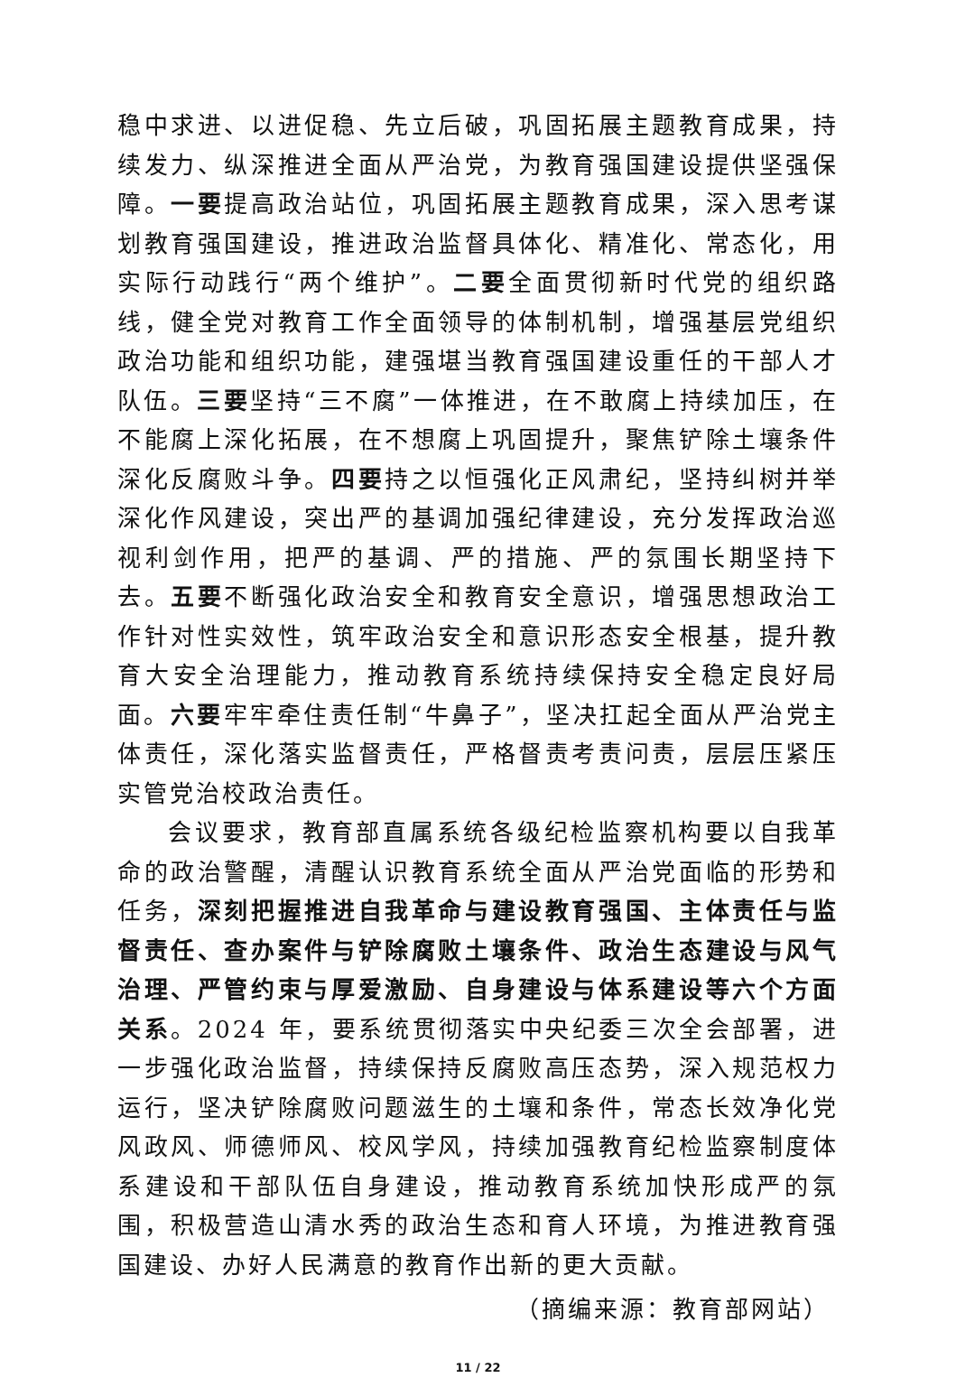稳中求进、以进促稳、先立后破，巩固拓展主题教育成果，持续发力、纵深推进全面从严治党，为教育强国建设提供坚强保障。一要提高政治站位，巩固拓展主题教育成果，深入思考谋划教育强国建设，推进政治监督具体化、精准化、常态化，用实际行动践行“两个维护”。二要全面贯彻新时代党的组织路线，健全党对教育工作全面领导的体制机制，增强基层党组织政治功能和组织功能，建强堪当教育强国建设重任的干部人才队伍。三要坚持“三不腐”一体推进，在不敢腐上持续加压，在不能腐上深化拓展，在不想腐上巩固提升，聚焦铲除土壤条件深化反腐败斗争。四要持之以恒强化正风肃纪，坚持纠树并举深化作风建设，突出严的基调加强纪律建设，充分发挥政治巡视利剑作用，把严的基调、严的措施、严的氛围长期坚持下去。五要不断强化政治安全和教育安全意识，增强思想政治工作针对性实效性，筑牢政治安全和意识形态安全根基，提升教育大安全治理能力，推动教育系统持续保持安全稳定良好局面。六要牢牢牵住责任制“牛鼻子”，坚决扛起全面从严治党主体责任，深化落实监督责任，严格督责考责问责，层层压紧压实管党治校政治责任。
会议要求，教育部直属系统各级纪检监察机构要以自我革命的政治警醒，清醒认识教育系统全面从严治党面临的形势和任务，深刻把握推进自我革命与建设教育强国、主体责任与监督责任、查办案件与铲除腐败土壤条件、政治生态建设与风气治理、严管约束与厚爱激励、自身建设与体系建设等六个方面关系。2024 年，要系统贯彻落实中央纪委三次全会部署，进一步强化政治监督，持续保持反腐败高压态势，深入规范权力运行，坚决铲除腐败问题滋生的土壤和条件，常态长效净化党风政风、师德师风、校风学风，持续加强教育纪检监察制度体系建设和干部队伍自身建设，推动教育系统加快形成严的氛围，积极营造山清水秀的政治生态和育人环境，为推进教育强国建设、办好人民满意的教育作出新的更大贡献。
（摘编来源：教育部网站）
11 / 22